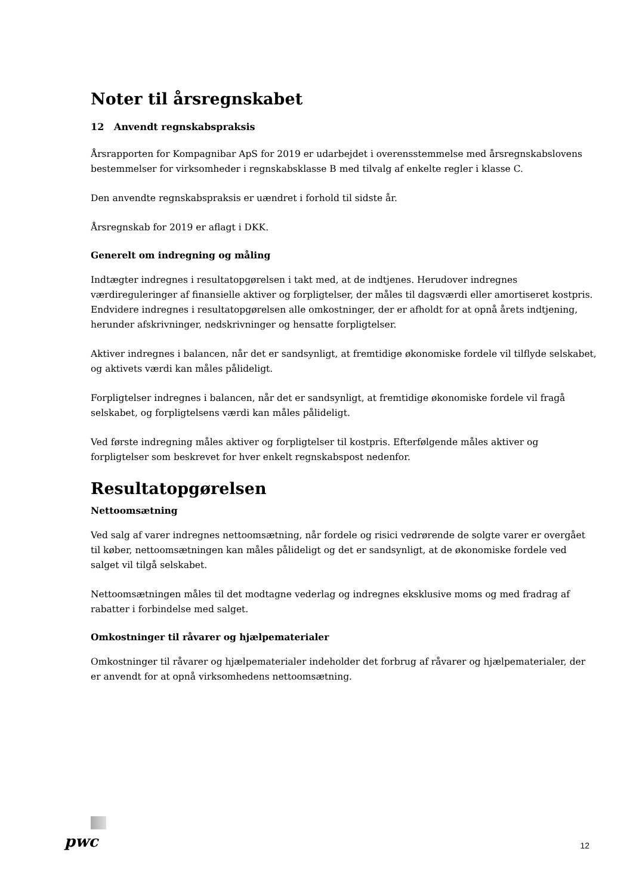Noter til årsregnskabet
12 Anvendt regnskabspraksis
Årsrapporten for Kompagnibar ApS for 2019 er udarbejdet i overensstemmelse med årsregnskabslovens bestemmelser for virksomheder i regnskabsklasse B med tilvalg af enkelte regler i klasse C.
Den anvendte regnskabspraksis er uændret i forhold til sidste år.
Årsregnskab for 2019 er aflagt i DKK.
Generelt om indregning og måling
Indtægter indregnes i resultatopgørelsen i takt med, at de indtjenes. Herudover indregnes værdireguleringer af finansielle aktiver og forpligtelser, der måles til dagsværdi eller amortiseret kostpris. Endvidere indregnes i resultatopgørelsen alle omkostninger, der er afholdt for at opnå årets indtjening, herunder afskrivninger, nedskrivninger og hensatte forpligtelser.
Aktiver indregnes i balancen, når det er sandsynligt, at fremtidige økonomiske fordele vil tilflyde selskabet, og aktivets værdi kan måles pålideligt.
Forpligtelser indregnes i balancen, når det er sandsynligt, at fremtidige økonomiske fordele vil fragå selskabet, og forpligtelsens værdi kan måles pålideligt.
Ved første indregning måles aktiver og forpligtelser til kostpris. Efterfølgende måles aktiver og forpligtelser som beskrevet for hver enkelt regnskabspost nedenfor.
Resultatopgørelsen
Nettoomsætning
Ved salg af varer indregnes nettoomsætning, når fordele og risici vedrørende de solgte varer er overgået til køber, nettoomsætningen kan måles pålideligt og det er sandsynligt, at de økonomiske fordele ved salget vil tilgå selskabet.
Nettoomsætningen måles til det modtagne vederlag og indregnes eksklusive moms og med fradrag af rabatter i forbindelse med salget.
Omkostninger til råvarer og hjælpematerialer
Omkostninger til råvarer og hjælpematerialer indeholder det forbrug af råvarer og hjælpematerialer, der er anvendt for at opnå virksomhedens nettoomsætning.
pwc 12